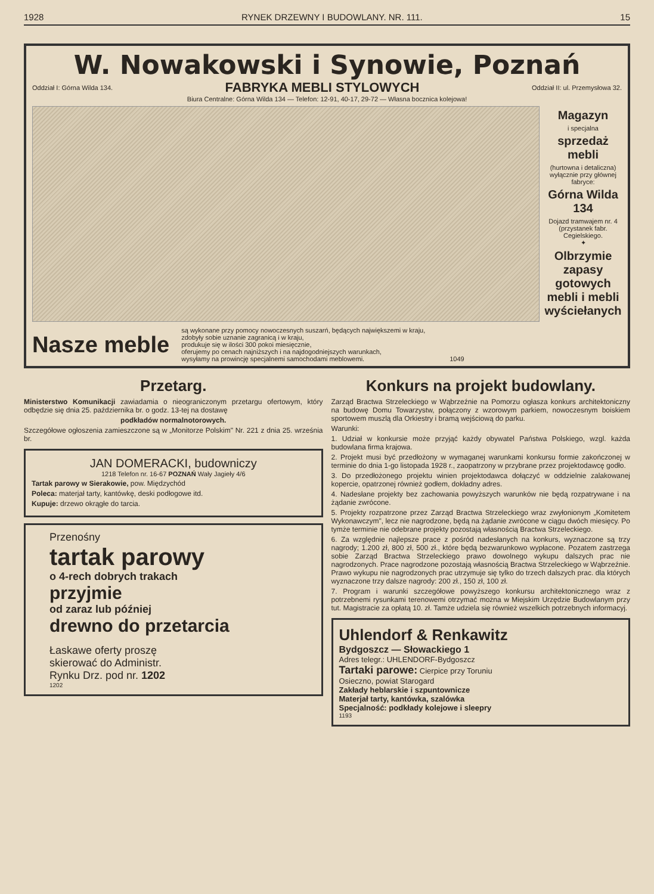1928 RYNEK DRZEWNY I BUDOWLANY. NR. 111. 15
W. Nowakowski i Synowie, Poznań
Oddział I: Górna Wilda 134. FABRYKA MEBLI STYLOWYCH Oddział II: ul. Przemysłowa 32.
Biura Centralne: Górna Wilda 134 — Telefon: 12-91, 40-17, 29-72 — Własna bocznica kolejowa!
Magazyn
i specjalna
sprzedaż mebli
(hurtowna i detaliczna) wyłącznie przy głównej fabryce:
Górna Wilda 134
Dojazd tramwajem nr. 4 (przystanek fabr. Cegielskiego.
✦
Olbrzymie zapasy gotowych mebli i mebli wyściełanych
Nasze meble
są wykonane przy pomocy nowoczesnych suszarń, będących największemi w kraju,
zdobyły sobie uznanie zagranicą i w kraju,
produkuje się w ilości 300 pokoi miesięcznie,
oferujemy po cenach najniższych i na najdogodniejszych warunkach,
wysyłamy na prowincję specjalnemi samochodami meblowemi. 1049
Przetarg.
Ministerstwo Komunikacji zawiadamia o nieograniczonym przetargu ofertowym, który odbędzie się dnia 25. października br. o godz. 13-tej na dostawę
podkładów normalnotorowych.
Szczegółowe ogłoszenia zamieszczone są w „Monitorze Polskim" Nr. 221 z dnia 25. września br.
JAN DOMERACKI, budowniczy
1218 Telefon nr. 16-67 POZNAŃ Wały Jagieły 4/6
Tartak parowy w Sierakowie, pow. Międzychód
Poleca: materjał tarty, kantówkę, deski podłogowe itd.
Kupuje: drzewo okrągłe do tarcia.
Przenośny
tartak parowy
o 4-rech dobrych trakach
przyjmie
od zaraz lub później
drewno do przetarcia
Łaskawe oferty proszę
skierować do Administr.
Rynku Drz. pod nr. 1202
1202
Konkurs na projekt budowlany.
Zarząd Bractwa Strzeleckiego w Wąbrzeźnie na Pomorzu ogłasza konkurs architektoniczny na budowę Domu Towarzystw, połączony z wzorowym parkiem, nowoczesnym boiskiem sportowem muszlą dla Orkiestry i bramą wejściową do parku.
Warunki:
1. Udział w konkursie może przyjąć każdy obywatel Państwa Polskiego, wzgl. każda budowlana firma krajowa.
2. Projekt musi być przedłożony w wymaganej warunkami konkursu formie zakończonej w terminie do dnia 1-go listopada 1928 r., zaopatrzony w przybrane przez projektodawcę godło.
3. Do przedłożonego projektu winien projektodawca dołączyć w oddzielnie zalakowanej kopercie, opatrzonej również godłem, dokładny adres.
4. Nadesłane projekty bez zachowania powyższych warunków nie będą rozpatrywane i na żądanie zwrócone.
5. Projekty rozpatrzone przez Zarząd Bractwa Strzeleckiego wraz zwyłonionym „Komitetem Wykonawczym", lecz nie nagrodzone, będą na żądanie zwrócone w ciągu dwóch miesięcy. Po tymże terminie nie odebrane projekty pozostają własnością Bractwa Strzeleckiego.
6. Za względnie najlepsze prace z pośród nadesłanych na konkurs, wyznaczone są trzy nagrody; 1.200 zł, 800 zł, 500 zł., które będą bezwarunkowo wypłacone. Pozatem zastrzega sobie Zarząd Bractwa Strzeleckiego prawo dowolnego wykupu dalszych prac nie nagrodzonych. Prace nagrodzone pozostają własnością Bractwa Strzeleckiego w Wąbrzeźnie. Prawo wykupu nie nagrodzonych prac utrzymuje się tylko do trzech dalszych prac. dla których wyznaczone trzy dalsze nagrody: 200 zł., 150 zł, 100 zł.
7. Program i warunki szczegółowe powyższego konkursu architektonicznego wraz z potrzebnemi rysunkami terenowemi otrzymać można w Miejskim Urzędzie Budowlanym przy tut. Magistracie za opłatą 10. zł. Tamże udziela się również wszelkich potrzebnych informacyj.
Uhlendorf & Renkawitz
Bydgoszcz — Słowackiego 1
Adres telegr.: UHLENDORF-Bydgoszcz
Tartaki parowe: Cierpice przy Toruniu
Osieczno, powiat Starogard
Zakłady heblarskie i szpuntownicze
Materjał tarty, kantówka, szalówka
Specjalność: podkłady kolejowe i sleepry
1193